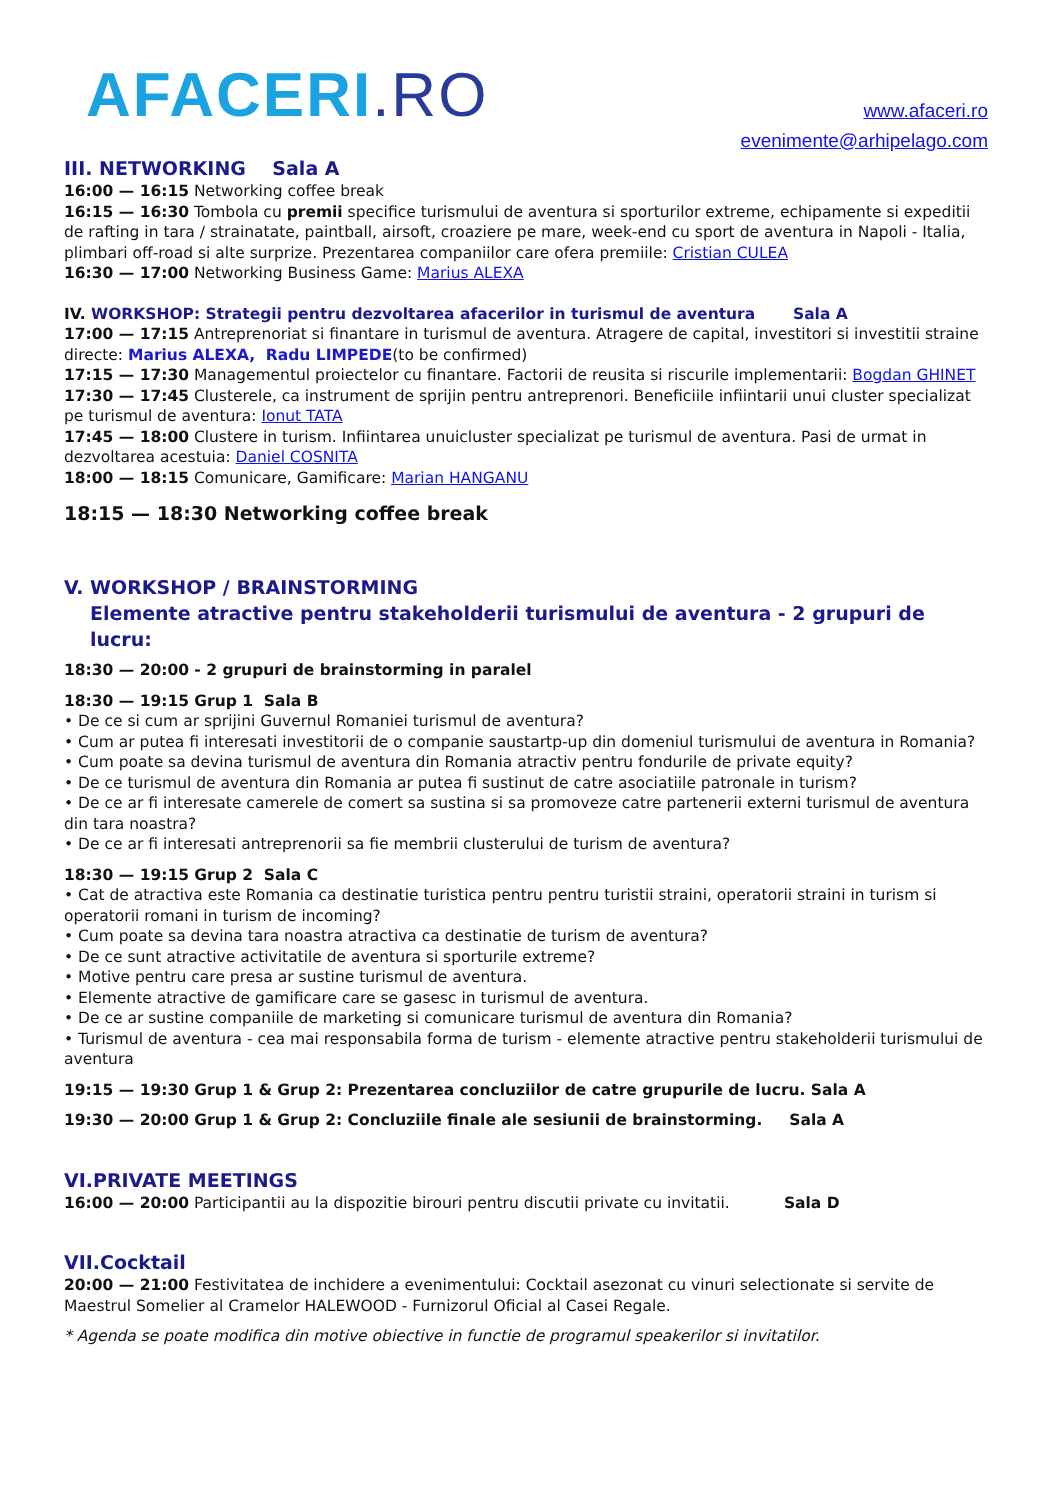AFACERI.RO
www.afaceri.ro
evenimente@arhipelago.com
III. NETWORKING Sala A
16:00 — 16:15 Networking coffee break
16:15 — 16:30 Tombola cu premii specifice turismului de aventura si sporturilor extreme, echipamente si expeditii de rafting in tara / strainatate, paintball, airsoft, croaziere pe mare, week-end cu sport de aventura in Napoli - Italia, plimbari off-road si alte surprize. Prezentarea companiilor care ofera premiile: Cristian CULEA
16:30 — 17:00 Networking Business Game: Marius ALEXA
IV. WORKSHOP: Strategii pentru dezvoltarea afacerilor in turismul de aventura Sala A
17:00 — 17:15 Antreprenoriat si finantare in turismul de aventura. Atragere de capital, investitori si investitii straine directe: Marius ALEXA, Radu LIMPEDE(to be confirmed)
17:15 — 17:30 Managementul proiectelor cu finantare. Factorii de reusita si riscurile implementarii: Bogdan GHINET
17:30 — 17:45 Clusterele, ca instrument de sprijin pentru antreprenori. Beneficiile infiintarii unui cluster specializat pe turismul de aventura: Ionut TATA
17:45 — 18:00 Clustere in turism. Infiintarea unuicluster specializat pe turismul de aventura. Pasi de urmat in dezvoltarea acestuia: Daniel COSNITA
18:00 — 18:15 Comunicare, Gamificare: Marian HANGANU
18:15 — 18:30 Networking coffee break
V. WORKSHOP / BRAINSTORMING
Elemente atractive pentru stakeholderii turismului de aventura - 2 grupuri de lucru:
18:30 — 20:00 - 2 grupuri de brainstorming in paralel
18:30 — 19:15 Grup 1 Sala B
• De ce si cum ar sprijini Guvernul Romaniei turismul de aventura?
• Cum ar putea fi interesati investitorii de o companie saustartp-up din domeniul turismului de aventura in Romania?
• Cum poate sa devina turismul de aventura din Romania atractiv pentru fondurile de private equity?
• De ce turismul de aventura din Romania ar putea fi sustinut de catre asociatiile patronale in turism?
• De ce ar fi interesate camerele de comert sa sustina si sa promoveze catre partenerii externi turismul de aventura din tara noastra?
• De ce ar fi interesati antreprenorii sa fie membrii clusterului de turism de aventura?
18:30 — 19:15 Grup 2 Sala C
• Cat de atractiva este Romania ca destinatie turistica pentru pentru turistii straini, operatorii straini in turism si operatorii romani in turism de incoming?
• Cum poate sa devina tara noastra atractiva ca destinatie de turism de aventura?
• De ce sunt atractive activitatile de aventura si sporturile extreme?
• Motive pentru care presa ar sustine turismul de aventura.
• Elemente atractive de gamificare care se gasesc in turismul de aventura.
• De ce ar sustine companiile de marketing si comunicare turismul de aventura din Romania?
• Turismul de aventura - cea mai responsabila forma de turism - elemente atractive pentru stakeholderii turismului de aventura
19:15 — 19:30 Grup 1 & Grup 2: Prezentarea concluziilor de catre grupurile de lucru. Sala A
19:30 — 20:00 Grup 1 & Grup 2: Concluziile finale ale sesiunii de brainstorming. Sala A
VI.PRIVATE MEETINGS
16:00 — 20:00 Participantii au la dispozitie birouri pentru discutii private cu invitatii. Sala D
VII.Cocktail
20:00 — 21:00 Festivitatea de inchidere a evenimentului: Cocktail asezonat cu vinuri selectionate si servite de Maestrul Somelier al Cramelor HALEWOOD - Furnizorul Oficial al Casei Regale.
* Agenda se poate modifica din motive obiective in functie de programul speakerilor si invitatilor.